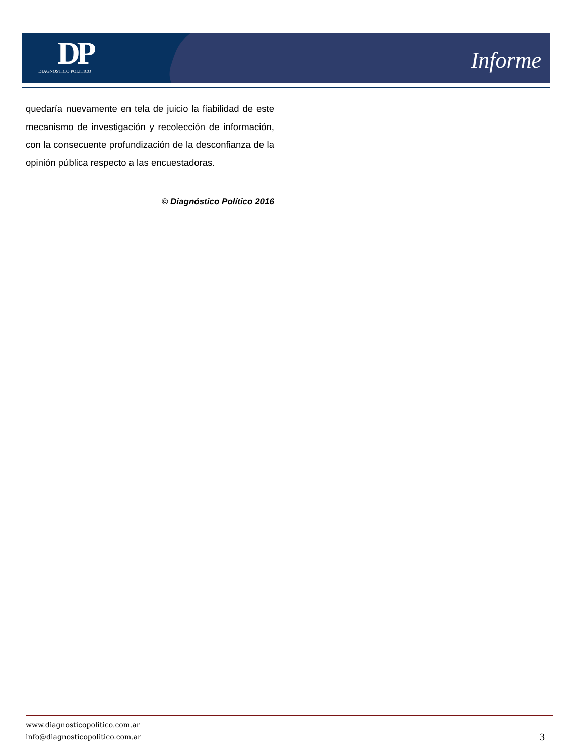DP
DIAGNOSTICO POLITICO
Informe
quedaría nuevamente en tela de juicio la fiabilidad de este mecanismo de investigación y recolección de información, con la consecuente profundización de la desconfianza de la opinión pública respecto a las encuestadoras.
© Diagnóstico Político 2016
www.diagnosticopolitico.com.ar
info@diagnosticopolitico.com.ar
3